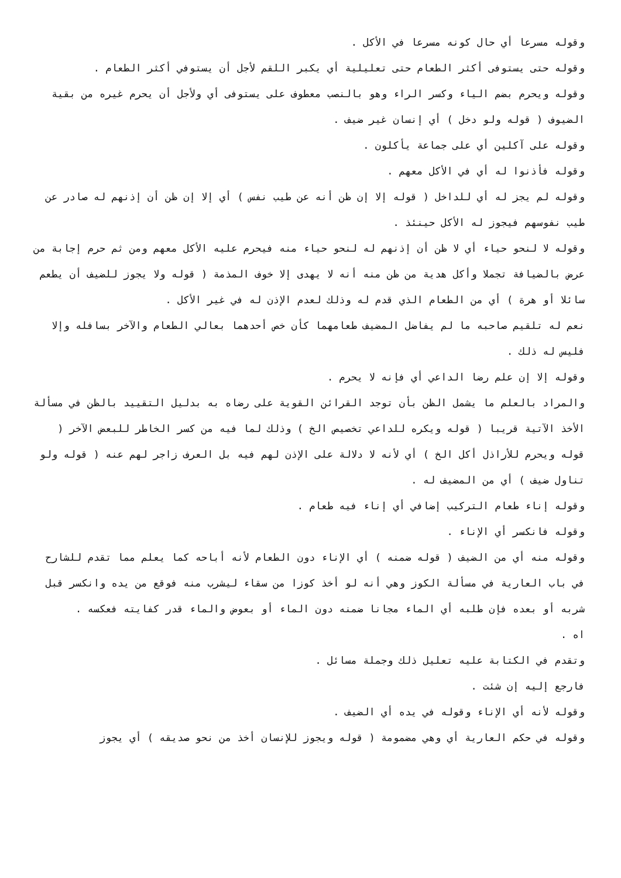وقوله مسرعا أي حال كونه مسرعا في الأكل .
وقوله حتى يستوفى أكثر الطعام حتى تعليلية أي يكبر اللقم لأجل أن يستوفي أكثر الطعام .
وقوله ويحرم بضم الياء وكسر الراء وهو بالنصب معطوف على يستوفى أي ولأجل أن يحرم غيره من بقية الضيوف ( قوله ولو دخل ) أي إنسان غير ضيف .
وقوله على آكلين أي على جماعة يأكلون .
وقوله فأذنوا له أي في الأكل معهم .
وقوله لم يجز له أي للداخل ( قوله إلا إن ظن أنه عن طيب نفس ) أي إلا إن ظن أن إذنهم له صادر عن طيب نفوسهم فيجوز له الأكل حينئذ .
وقوله لا لنحو حياء أي لا ظن أن إذنهم له لنحو حياء منه فيحرم عليه الأكل معهم ومن ثم حرم إجابة من عرض بالضيافة تجملا وأكل هدية من ظن منه أنه لا يهدى إلا خوف المذمة ( قوله ولا يجوز للضيف أن يطعم سائلا أو هرة ) أي من الطعام الذي قدم له وذلك لعدم الإذن له في غير الأكل .
نعم له تلقيم صاحبه ما لم يفاضل المضيف طعامهما كأن خص أحدهما بعالي الطعام والآخر بسافله وإلا فليس له ذلك .
وقوله إلا إن علم رضا الداعي أي فإنه لا يحرم .
والمراد بالعلم ما يشمل الظن بأن توجد القرائن القوية على رضاه به بدليل التقييد بالظن في مسألة الأخذ الآتية قريبا ( قوله ويكره للداعي تخصيص الخ ) وذلك لما فيه من كسر الخاطر للبعض الآخر ( قوله ويحرم للأراذل أكل الخ ) أي لأنه لا دلالة على الإذن لهم فيه بل العرف زاجر لهم عنه ( قوله ولو تناول ضيف ) أي من المضيف له .
وقوله إناء طعام التركيب إضافي أي إناء فيه طعام .
وقوله فانكسر أي الإناء .
وقوله منه أي من الضيف ( قوله ضمنه ) أي الإناء دون الطعام لأنه أباحه كما يعلم مما تقدم للشارح في باب العارية في مسألة الكوز وهي أنه لو أخذ كوزا من سقاء ليشرب منه فوقع من يده وانكسر قبل شربه أو بعده فإن طلبه أي الماء مجانا ضمنه دون الماء أو بعوض والماء قدر كفايته فعكسه .
اه .
وتقدم في الكتابة عليه تعليل ذلك وجملة مسائل .
فارجع إليه إن شئت .
وقوله لأنه أي الإناء وقوله في يده أي الضيف .
وقوله في حكم العارية أي وهي مضمومة ( قوله ويجوز للإنسان أخذ من نحو صديقه ) أي يجوز